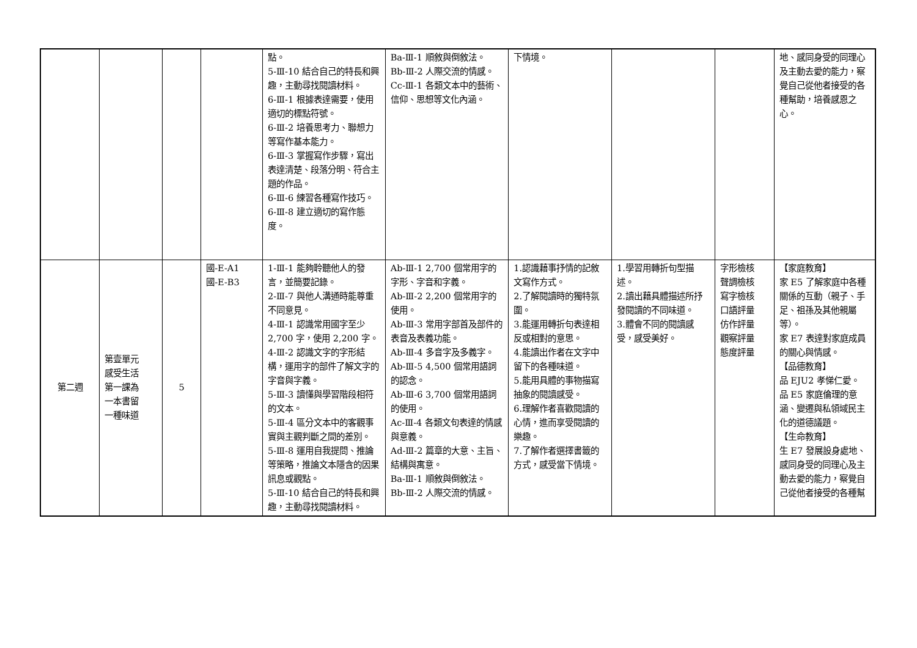| | | | | 點。 5-Ⅲ-10 結合自己的特長和興趣，主動尋找閱讀材料。 6-Ⅲ-1 根據表達需要，使用適切的標點符號。 6-Ⅲ-2 培養思考力、聯想力等寫作基本能力。 6-Ⅲ-3 掌握寫作步驟，寫出表達清楚、段落分明、符合主題的作品。 6-Ⅲ-6 練習各種寫作技巧。 6-Ⅲ-8 建立適切的寫作態度。 | Ba-Ⅲ-1 順敘與倒敘法。 Bb-Ⅲ-2 人際交流的情感。 Cc-Ⅲ-1 各類文本中的藝術、信仰、思想等文化內涵。 | 下情境。 | | | 地、感同身受的同理心及主動去愛的能力，察覺自己從他者接受的各種幫助，培養感恩之心。 |
| 第二週 | 第壹單元 感受生活 第一課為 一本書留 一種味道 | 5 | 國-E-A1 國-E-B3 | 1-Ⅲ-1 能夠聆聽他人的發言，並簡要記錄。 2-Ⅲ-7 與他人溝通時能尊重不同意見。 4-Ⅲ-1 認識常用國字至少 2,700 字，使用 2,200 字。 4-Ⅲ-2 認識文字的字形結構，運用字的部件了解文字的字音與字義。 5-Ⅲ-3 讀懂與學習階段相符的文本。 5-Ⅲ-4 區分文本中的客觀事實與主觀判斷之間的差別。 5-Ⅲ-8 運用自我提問、推論等策略，推論文本隱含的因果訊息或觀點。 5-Ⅲ-10 結合自己的特長和興趣，主動尋找閱讀材料。 | Ab-Ⅲ-1 2,700 個常用字的字形、字音和字義。 Ab-Ⅲ-2 2,200 個常用字的使用。 Ab-Ⅲ-3 常用字部首及部件的表音及表義功能。 Ab-Ⅲ-4 多音字及多義字。 Ab-Ⅲ-5 4,500 個常用語詞的認念。 Ab-Ⅲ-6 3,700 個常用語詞的使用。 Ac-Ⅲ-4 各類文句表達的情感與意義。 Ad-Ⅲ-2 篇章的大意、主旨、結構與寓意。 Ba-Ⅲ-1 順敘與倒敘法。 Bb-Ⅲ-2 人際交流的情感。 | 1.認識藉事抒情的記敘文寫作方式。 2.了解閱讀時的獨特氛圍。 3.能運用轉折句表達相反或相對的意思。 4.能讀出作者在文字中留下的各種味道。 5.能用具體的事物描寫抽象的閱讀感受。 6.理解作者喜歡閱讀的心情，進而享受閱讀的樂趣。 7.了解作者選擇書籤的方式，感受當下情境。 | 1.學習用轉折句型描述。 2.讀出藉具體描述所抒發閱讀的不同味道。 3.體會不同的閱讀感受，感受美好。 | 字形檢核 聲調檢核 寫字檢核 口語評量 仿作評量 觀察評量 態度評量 | 【家庭教育】 家 E5 了解家庭中各種關係的互動（親子、手足、祖孫及其他親屬等）。 家 E7 表達對家庭成員的關心與情感。 【品德教育】 品 EJU2 孝悌仁愛。 品 E5 家庭倫理的意涵、變遷與私領域民主化的道德議題。 【生命教育】 生 E7 發展設身處地、感同身受的同理心及主動去愛的能力，察覺自己從他者接受的各種幫 |